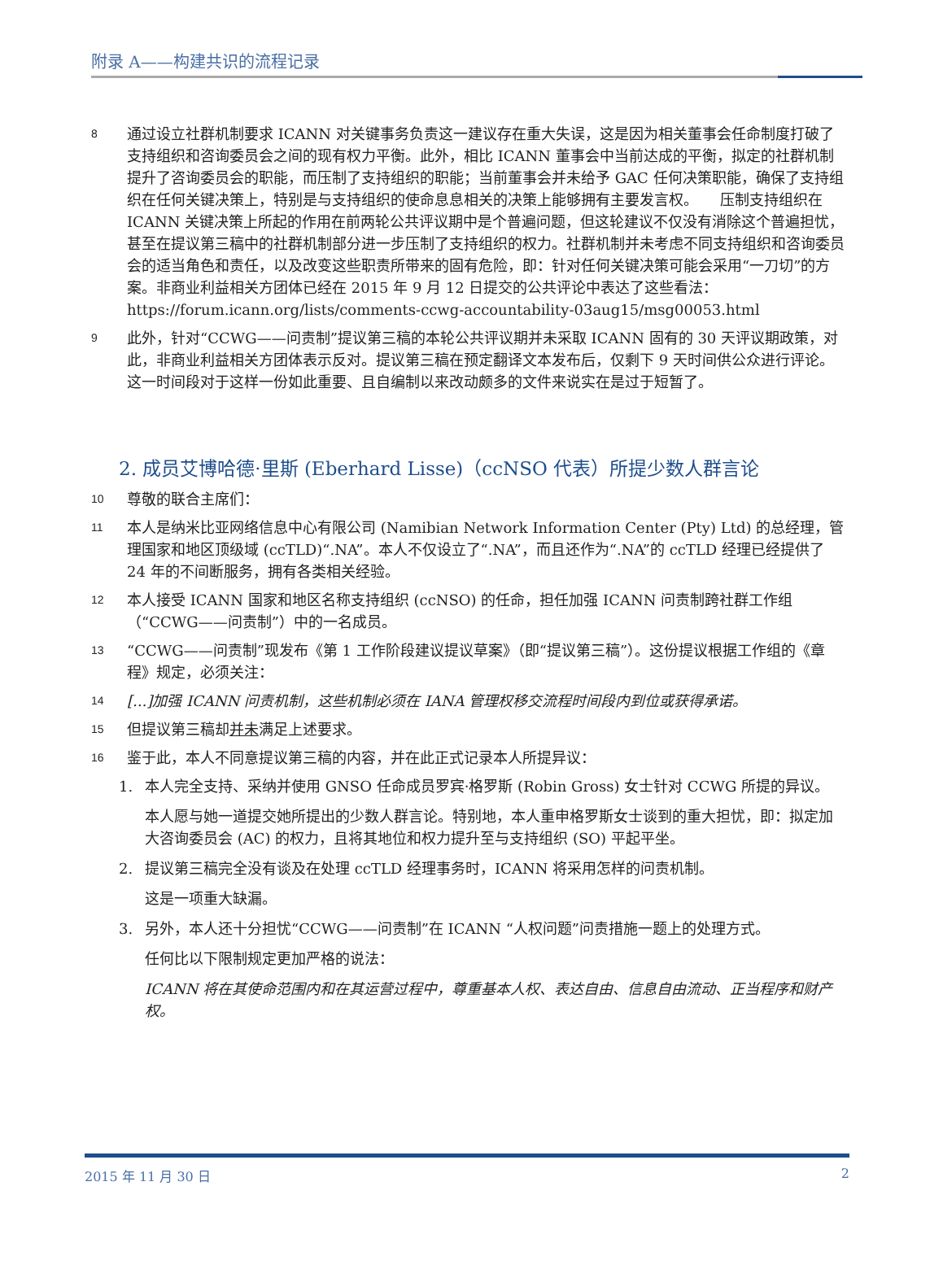附录 A——构建共识的流程记录
8
通过设立社群机制要求 ICANN 对关键事务负责这一建议存在重大失误，这是因为相关董事会任命制度打破了支持组织和咨询委员会之间的现有权力平衡。此外，相比 ICANN 董事会中当前达成的平衡，拟定的社群机制提升了咨询委员会的职能，而压制了支持组织的职能；当前董事会并未给予 GAC 任何决策职能，确保了支持组织在任何关键决策上，特别是与支持组织的使命息息相关的决策上能够拥有主要发言权。　　压制支持组织在 ICANN 关键决策上所起的作用在前两轮公共评议期中是个普遍问题，但这轮建议不仅没有消除这个普遍担忧，甚至在提议第三稿中的社群机制部分进一步压制了支持组织的权力。社群机制并未考虑不同支持组织和咨询委员会的适当角色和责任，以及改变这些职责所带来的固有危险，即：针对任何关键决策可能会采用“一刀切”的方案。非商业利益相关方团体已经在 2015 年 9 月 12 日提交的公共评论中表达了这些看法：https://forum.icann.org/lists/comments-ccwg-accountability-03aug15/msg00053.html
9
此外，针对“CCWG——问责制”提议第三稿的本轮公共评议期并未采取 ICANN 固有的 30 天评议期政策，对此，非商业利益相关方团体表示反对。提议第三稿在预定翻译文本发布后，仅剩下 9 天时间供公众进行评论。这一时间段对于这样一份如此重要、且自编制以来改动颇多的文件来说实在是过于短暂了。
2. 成员艾博哈德·里斯 (Eberhard Lisse)（ccNSO 代表）所提少数人群言论
10
尊敬的联合主席们：
11
本人是纳米比亚网络信息中心有限公司 (Namibian Network Information Center (Pty) Ltd) 的总经理，管理国家和地区顶级域 (ccTLD)“.NA”。本人不仅设立了“.NA”，而且还作为“.NA”的 ccTLD 经理已经提供了 24 年的不间断服务，拥有各类相关经验。
12
本人接受 ICANN 国家和地区名称支持组织 (ccNSO) 的任命，担任加强 ICANN 问责制跨社群工作组（“CCWG——问责制”）中的一名成员。
13
“CCWG——问责制”现发布《第 1 工作阶段建议提议草案》（即“提议第三稿”）。这份提议根据工作组的《章程》规定，必须关注：
14
[...]加强 ICANN 问责机制，这些机制必须在 IANA 管理权移交流程时间段内到位或获得承诺。
15
但提议第三稿却并未满足上述要求。
16
鉴于此，本人不同意提议第三稿的内容，并在此正式记录本人所提异议：
1. 本人完全支持、采纳并使用 GNSO 任命成员罗宾·格罗斯 (Robin Gross) 女士针对 CCWG 所提的异议。
本人愿与她一道提交她所提出的少数人群言论。特别地，本人重申格罗斯女士谈到的重大担忧，即：拟定加大咨询委员会 (AC) 的权力，且将其地位和权力提升至与支持组织 (SO) 平起平坐。
2. 提议第三稿完全没有谈及在处理 ccTLD 经理事务时，ICANN 将采用怎样的问责机制。
这是一项重大缺漏。
3. 另外，本人还十分担忧“CCWG——问责制”在 ICANN “人权问题”问责措施一题上的处理方式。
任何比以下限制规定更加严格的说法：
ICANN 将在其使命范围内和在其运营过程中，尊重基本人权、表达自由、信息自由流动、正当程序和财产权。
2015 年 11 月 30 日 2